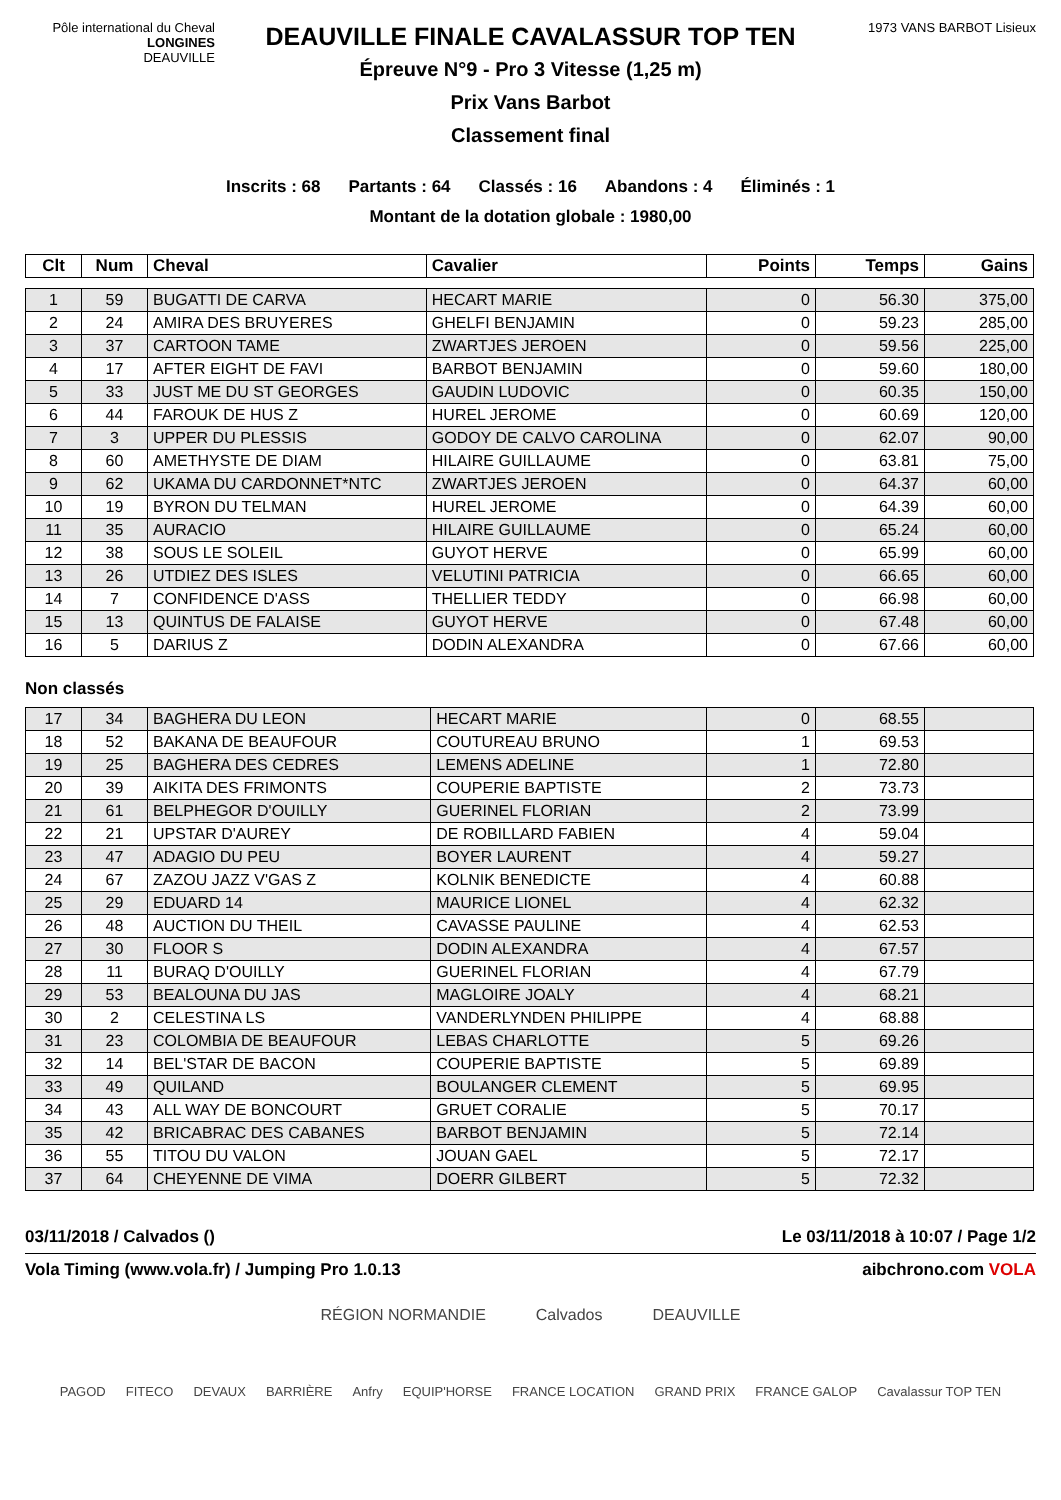Pôle international du Cheval
LONGINES
DEAUVILLE
DEAUVILLE FINALE CAVALASSUR TOP TEN
Épreuve N°9 - Pro 3 Vitesse (1,25 m)
Prix Vans Barbot
Classement final
1973 VANS BARBOT Lisieux
Inscrits : 68 Partants : 64 Classés : 16 Abandons : 4 Éliminés : 1
Montant de la dotation globale : 1980,00
| Clt | Num | Cheval | Cavalier | Points | Temps | Gains |
| --- | --- | --- | --- | --- | --- | --- |
| 1 | 59 | BUGATTI DE CARVA | HECART MARIE | 0 | 56.30 | 375,00 |
| 2 | 24 | AMIRA DES BRUYERES | GHELFI BENJAMIN | 0 | 59.23 | 285,00 |
| 3 | 37 | CARTOON TAME | ZWARTJES JEROEN | 0 | 59.56 | 225,00 |
| 4 | 17 | AFTER EIGHT DE FAVI | BARBOT BENJAMIN | 0 | 59.60 | 180,00 |
| 5 | 33 | JUST ME DU ST GEORGES | GAUDIN LUDOVIC | 0 | 60.35 | 150,00 |
| 6 | 44 | FAROUK DE HUS Z | HUREL JEROME | 0 | 60.69 | 120,00 |
| 7 | 3 | UPPER DU PLESSIS | GODOY DE CALVO CAROLINA | 0 | 62.07 | 90,00 |
| 8 | 60 | AMETHYSTE DE DIAM | HILAIRE GUILLAUME | 0 | 63.81 | 75,00 |
| 9 | 62 | UKAMA DU CARDONNET*NTC | ZWARTJES JEROEN | 0 | 64.37 | 60,00 |
| 10 | 19 | BYRON DU TELMAN | HUREL JEROME | 0 | 64.39 | 60,00 |
| 11 | 35 | AURACIO | HILAIRE GUILLAUME | 0 | 65.24 | 60,00 |
| 12 | 38 | SOUS LE SOLEIL | GUYOT HERVE | 0 | 65.99 | 60,00 |
| 13 | 26 | UTDIEZ DES ISLES | VELUTINI PATRICIA | 0 | 66.65 | 60,00 |
| 14 | 7 | CONFIDENCE D'ASS | THELLIER TEDDY | 0 | 66.98 | 60,00 |
| 15 | 13 | QUINTUS DE FALAISE | GUYOT HERVE | 0 | 67.48 | 60,00 |
| 16 | 5 | DARIUS Z | DODIN ALEXANDRA | 0 | 67.66 | 60,00 |
Non classés
| 17 | 34 | BAGHERA DU LEON | HECART MARIE | 0 | 68.55 | |
| 18 | 52 | BAKANA DE BEAUFOUR | COUTUREAU BRUNO | 1 | 69.53 | |
| 19 | 25 | BAGHERA DES CEDRES | LEMENS ADELINE | 1 | 72.80 | |
| 20 | 39 | AIKITA DES FRIMONTS | COUPERIE BAPTISTE | 2 | 73.73 | |
| 21 | 61 | BELPHEGOR D'OUILLY | GUERINEL FLORIAN | 2 | 73.99 | |
| 22 | 21 | UPSTAR D'AUREY | DE ROBILLARD FABIEN | 4 | 59.04 | |
| 23 | 47 | ADAGIO DU PEU | BOYER LAURENT | 4 | 59.27 | |
| 24 | 67 | ZAZOU JAZZ V'GAS Z | KOLNIK BENEDICTE | 4 | 60.88 | |
| 25 | 29 | EDUARD 14 | MAURICE LIONEL | 4 | 62.32 | |
| 26 | 48 | AUCTION DU THEIL | CAVASSE PAULINE | 4 | 62.53 | |
| 27 | 30 | FLOOR S | DODIN ALEXANDRA | 4 | 67.57 | |
| 28 | 11 | BURAQ D'OUILLY | GUERINEL FLORIAN | 4 | 67.79 | |
| 29 | 53 | BEALOUNA DU JAS | MAGLOIRE JOALY | 4 | 68.21 | |
| 30 | 2 | CELESTINA LS | VANDERLYNDEN PHILIPPE | 4 | 68.88 | |
| 31 | 23 | COLOMBIA DE BEAUFOUR | LEBAS CHARLOTTE | 5 | 69.26 | |
| 32 | 14 | BEL'STAR DE BACON | COUPERIE BAPTISTE | 5 | 69.89 | |
| 33 | 49 | QUILAND | BOULANGER CLEMENT | 5 | 69.95 | |
| 34 | 43 | ALL WAY DE BONCOURT | GRUET CORALIE | 5 | 70.17 | |
| 35 | 42 | BRICABRAC DES CABANES | BARBOT BENJAMIN | 5 | 72.14 | |
| 36 | 55 | TITOU DU VALON | JOUAN GAEL | 5 | 72.17 | |
| 37 | 64 | CHEYENNE DE VIMA | DOERR GILBERT | 5 | 72.32 | |
03/11/2018 / Calvados () Le 03/11/2018 à 10:07 / Page 1/2
Vola Timing (www.vola.fr) / Jumping Pro 1.0.13 aibchrono.com VOLA
RÉGION NORMANDIE Calvados DEAUVILLE
PAGOD FITECO DEVAUX BARRIÈRE Anfry EQUIP'HORSE FRANCE LOCATION GRAND PRIX FRANCE GALOP Cavalassur TOP TEN